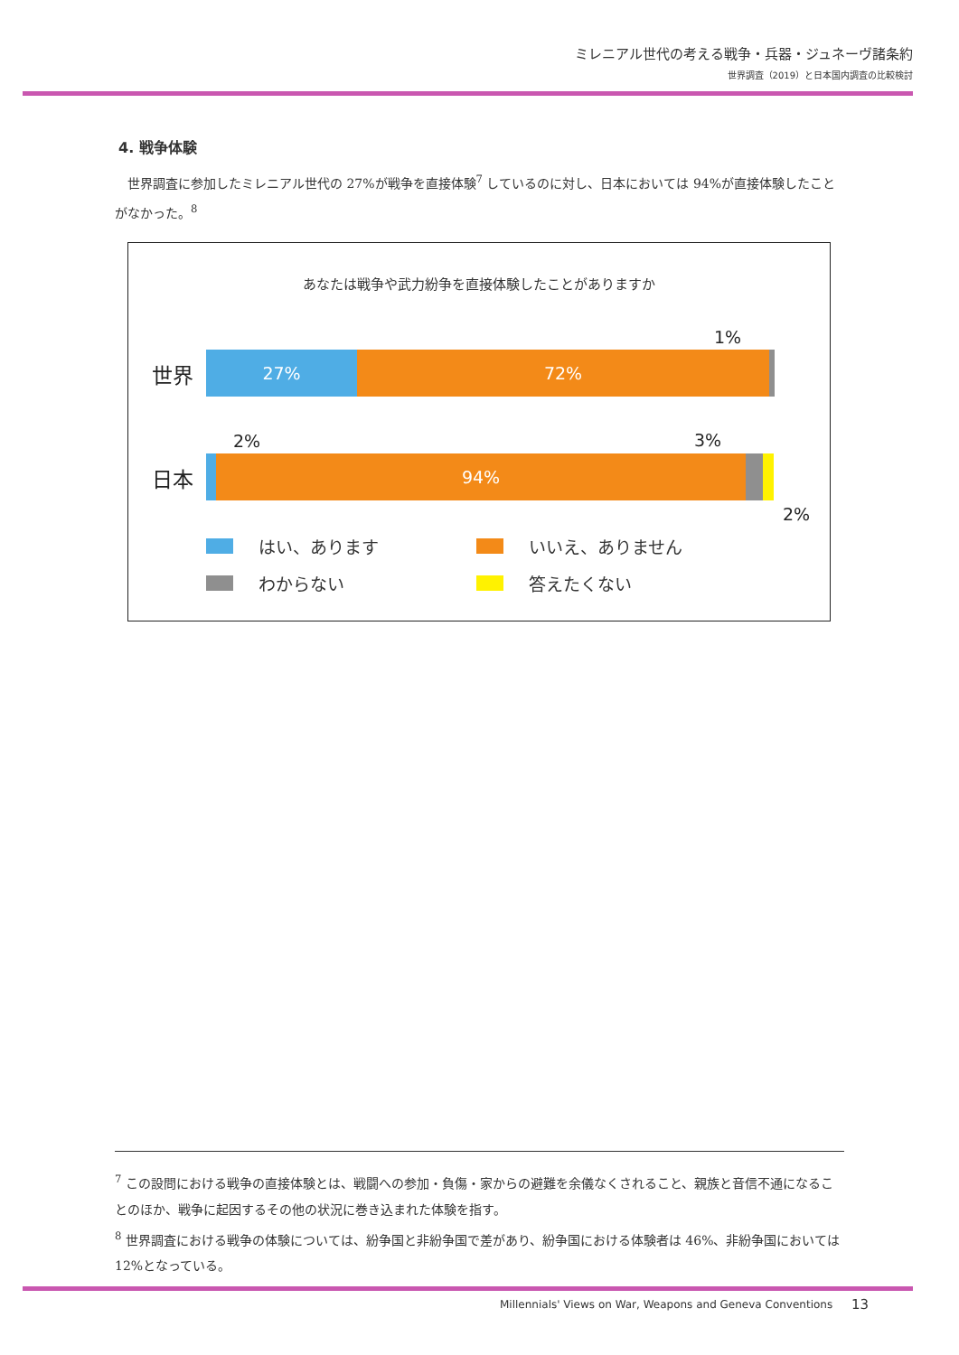ミレニアル世代の考える戦争・兵器・ジュネーヴ諸条約
世界調査（2019）と日本国内調査の比較検討
4. 戦争体験
　世界調査に参加したミレニアル世代の 27%が戦争を直接体験<sup>7</sup> しているのに対し、日本においては 94%が直接体験したことがなかった。<sup>8</sup>
あなたは戦争や武力紛争を直接体験したことがありますか
1%
世界
27% 72%
2% 3%
日本
94%
2%
はい、あります
いいえ、ありません
わからない
答えたくない
<sup>7</sup> この設問における戦争の直接体験とは、戦闘への参加・負傷・家からの避難を余儀なくされること、親族と音信不通になることのほか、戦争に起因するその他の状況に巻き込まれた体験を指す。
<sup>8</sup> 世界調査における戦争の体験については、紛争国と非紛争国で差があり、紛争国における体験者は 46%、非紛争国においては 12%となっている。
Millennials' Views on War, Weapons and Geneva Conventions
13